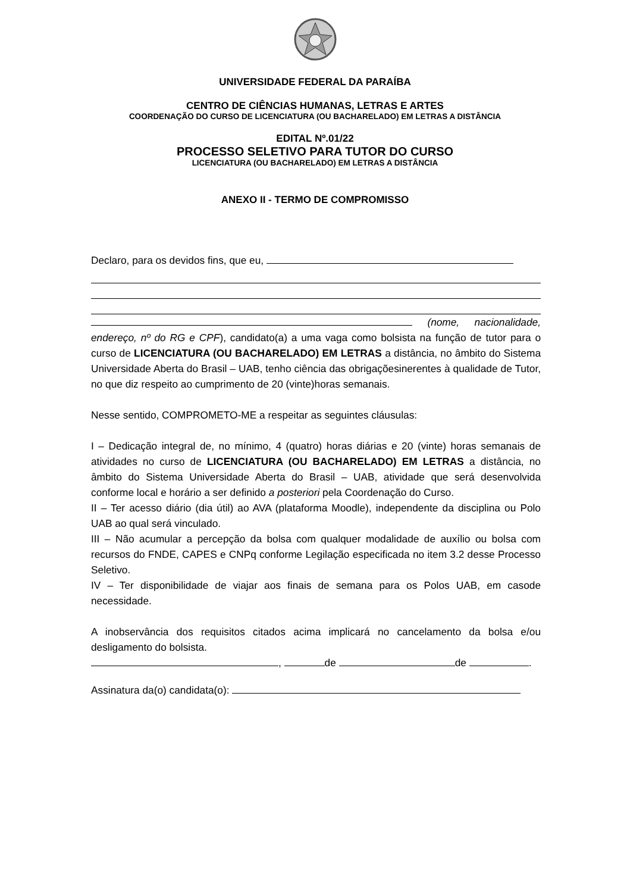UNIVERSIDADE FEDERAL DA PARAÍBA
CENTRO DE CIÊNCIAS HUMANAS, LETRAS E ARTES
COORDENAÇÃO DO CURSO DE LICENCIATURA (OU BACHARELADO) EM LETRAS A DISTÂNCIA
EDITAL Nº.01/22
PROCESSO SELETIVO PARA TUTOR DO CURSO
LICENCIATURA (OU BACHARELADO) EM LETRAS A DISTÂNCIA
ANEXO II - TERMO DE COMPROMISSO
Declaro, para os devidos fins, que eu,
(nome, nacionalidade, endereço, nº do RG e CPF), candidato(a) a uma vaga como bolsista na função de tutor para o curso de LICENCIATURA (OU BACHARELADO) EM LETRAS a distância, no âmbito do Sistema Universidade Aberta do Brasil – UAB, tenho ciência das obrigaçõesinerentes à qualidade de Tutor, no que diz respeito ao cumprimento de 20 (vinte)horas semanais.
Nesse sentido, COMPROMETO-ME a respeitar as seguintes cláusulas:
I – Dedicação integral de, no mínimo, 4 (quatro) horas diárias e 20 (vinte) horas semanais de atividades no curso de LICENCIATURA (OU BACHARELADO) EM LETRAS a distância, no âmbito do Sistema Universidade Aberta do Brasil – UAB, atividade que será desenvolvida conforme local e horário a ser definido a posteriori pela Coordenação do Curso.
II – Ter acesso diário (dia útil) ao AVA (plataforma Moodle), independente da disciplina ou Polo UAB ao qual será vinculado.
III – Não acumular a percepção da bolsa com qualquer modalidade de auxílio ou bolsa com recursos do FNDE, CAPES e CNPq conforme Legilação especificada no item 3.2 desse Processo Seletivo.
IV – Ter disponibilidade de viajar aos finais de semana para os Polos UAB, em casode necessidade.
A inobservância dos requisitos citados acima implicará no cancelamento da bolsa e/ou desligamento do bolsista.
, de de .
Assinatura da(o) candidata(o):